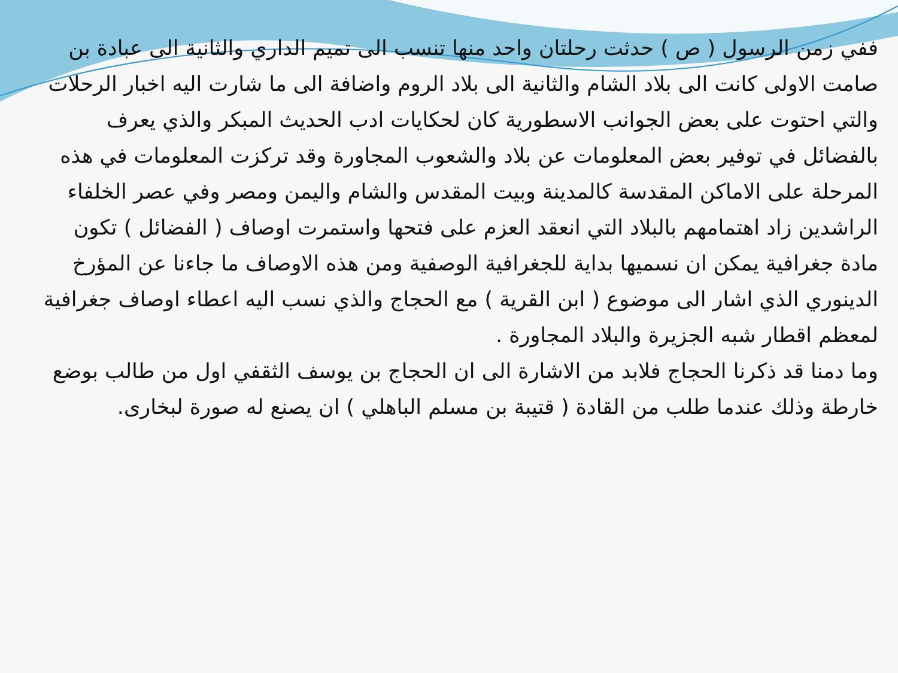ففي زمن الرسول ( ص ) حدثت رحلتان واحد منها تنسب الى تميم الداري والثانية الى عبادة بن صامت الاولى كانت الى بلاد الشام والثانية الى بلاد الروم واضافة الى ما شارت اليه اخبار الرحلات والتي احتوت على بعض الجوانب الاسطورية كان لحكايات ادب الحديث المبكر والذي يعرف بالفضائل في توفير بعض المعلومات عن بلاد والشعوب المجاورة وقد تركزت المعلومات في هذه المرحلة على الاماكن المقدسة كالمدينة وبيت المقدس والشام واليمن ومصر وفي عصر الخلفاء الراشدين زاد اهتمامهم بالبلاد التي انعقد العزم على فتحها واستمرت اوصاف ( الفضائل ) تكون مادة جغرافية يمكن ان نسميها بداية للجغرافية الوصفية ومن هذه الاوصاف ما جاءنا عن المؤرخ الدينوري الذي اشار الى موضوع ( ابن القرية ) مع الحجاج والذي نسب اليه اعطاء اوصاف جغرافية لمعظم اقطار شبه الجزيرة والبلاد المجاورة .
وما دمنا قد ذكرنا الحجاج فلابد من الاشارة الى ان الحجاج بن يوسف الثقفي اول من طالب بوضع خارطة وذلك عندما طلب من القادة ( قتيبة بن مسلم الباهلي ) ان يصنع له صورة لبخارى.